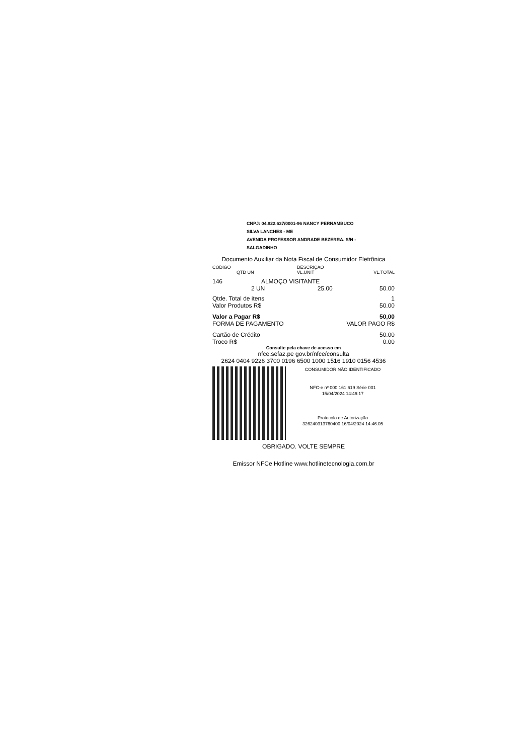CNPJ: 04.922.637/0001-96 NANCY PERNAMBUCO
SILVA LANCHES - ME
AVENIDA PROFESSOR ANDRADE BEZERRA. S/N -
SALGADINHO
Documento Auxiliar da Nota Fiscal de Consumidor Eletrônica
| CODIGO | DESCRIÇAO | | |
| --- | --- | --- | --- |
| QTD UN | VL.UNIT | | VL.TOTAL |
| 146 | ALMOÇO VISITANTE | | |
| | 2 UN | 25.00 | 50.00 |
| Qtde. Total de itens | 1 |
| Valor Produtos R$ | 50.00 |
| Valor a Pagar R$ | 50,00 |
| FORMA DE PAGAMENTO | VALOR PAGO R$ |
| Cartão de Crédito | 50.00 |
| Troco R$ | 0.00 |
Consulte pela chave de acesso em
nfce.sefaz.pe gov.br/nfce/consulta
2624 0404 9226 3700 0196 6500 1000 1516 1910 0156 4536
CONSUMIDOR NÃO IDENTIFICADO
NFC-e nº 000.161 619 Série 001
15/04/2024 14:46:17
Protocolo de Autorização
326240313760400 16/04/2024 14:46.05
OBRIGADO. VOLTE SEMPRE
Emissor NFCe Hotline www.hotlinetecnologia.com.br